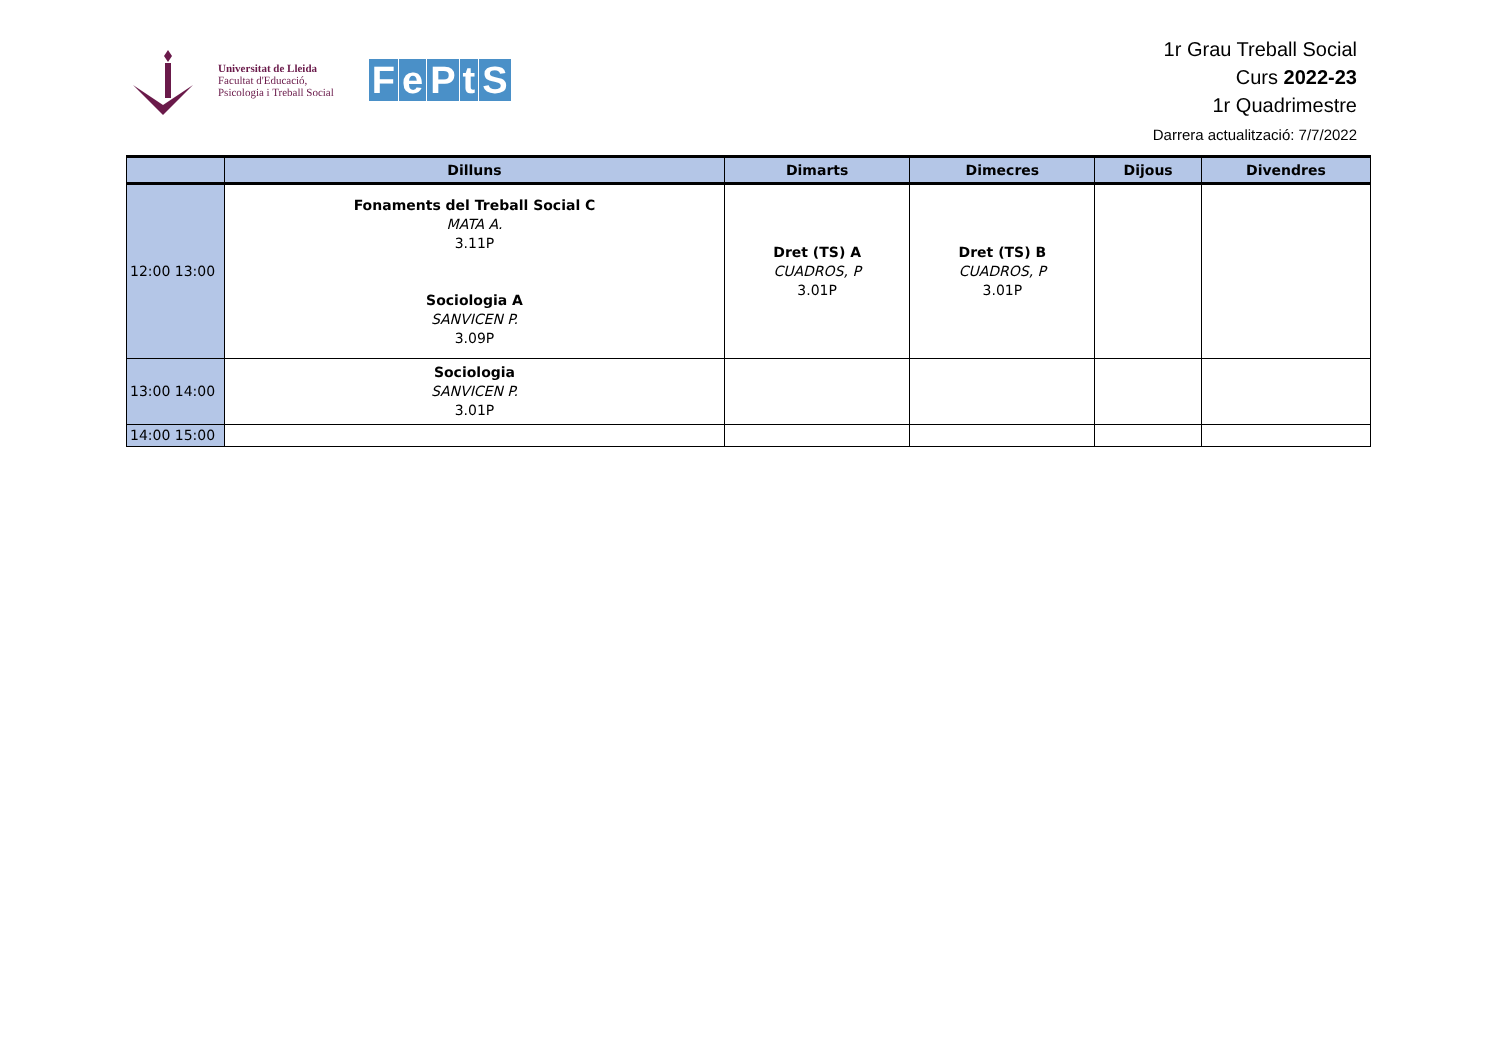Universitat de Lleida
Facultat d'Educació,
Psicologia i Treball Social
FePtS
1r Grau Treball Social
Curs 2022-23
1r Quadrimestre
Darrera actualització: 7/7/2022
| | Dilluns | Dimarts | Dimecres | Dijous | Divendres |
| --- | --- | --- | --- | --- | --- |
| 12:00 13:00 | Fonaments del Treball Social C MATA A. 3.11P Sociologia A SANVICEN P. 3.09P | Dret (TS) A CUADROS, P 3.01P | Dret (TS) B CUADROS, P 3.01P | | |
| 13:00 14:00 | Sociologia SANVICEN P. 3.01P | | | | |
| 14:00 15:00 | | | | | |